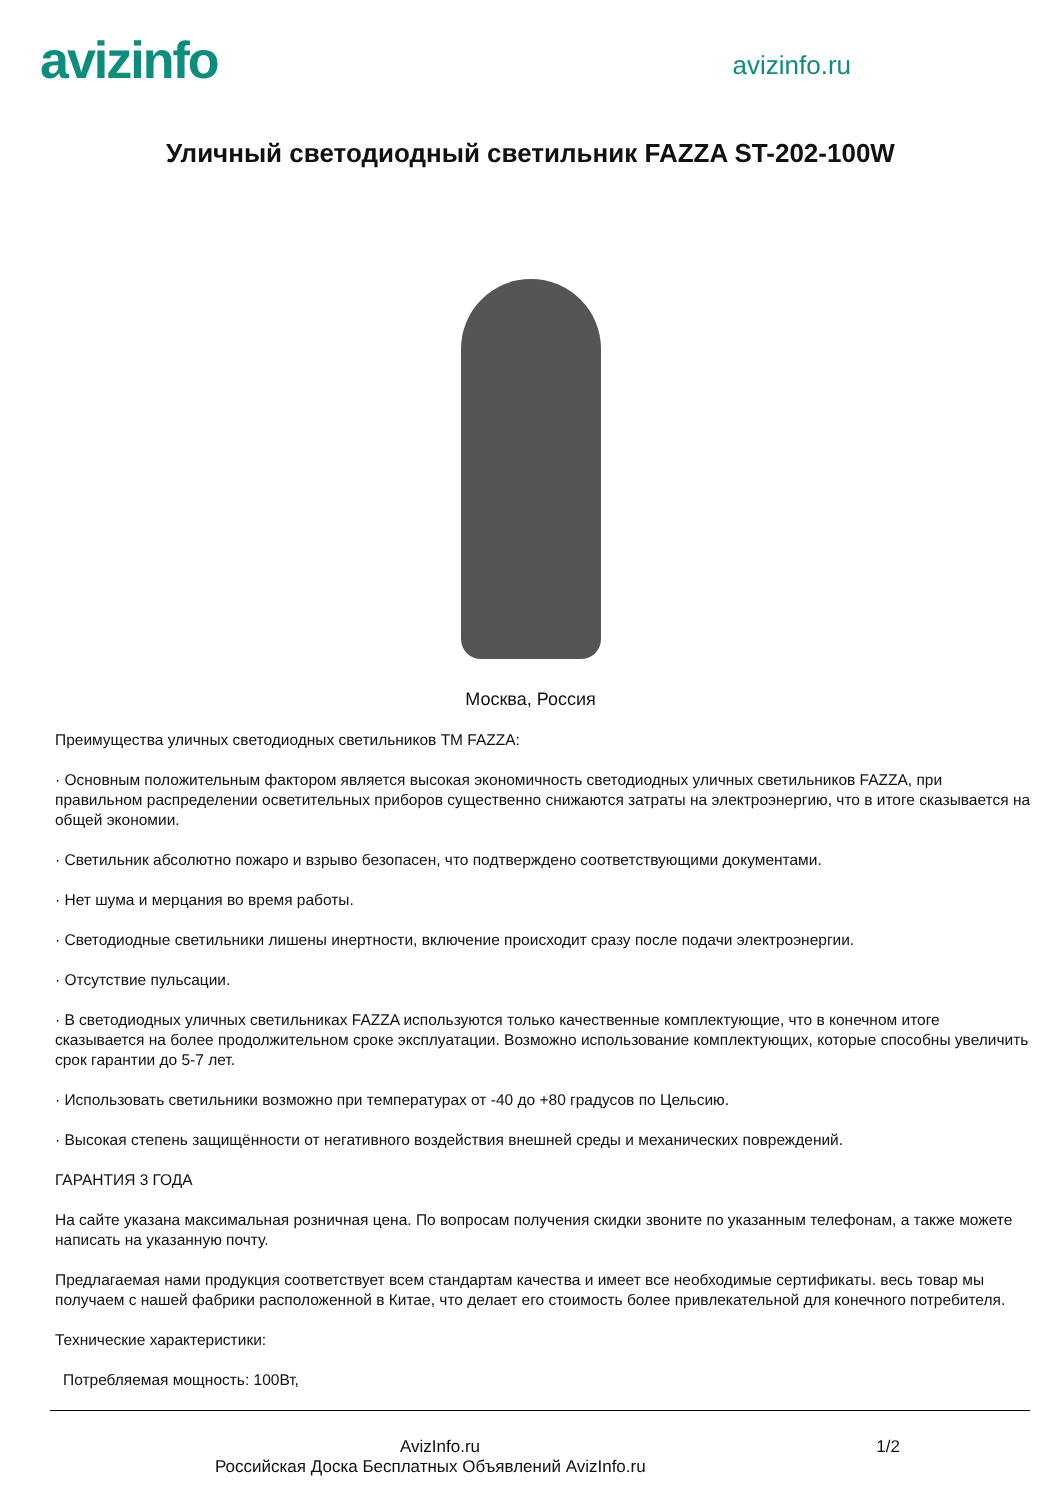avizinfo
avizinfo.ru
Уличный светодиодный светильник FAZZA ST-202-100W
Москва, Россия
Преимущества уличных светодиодных светильников ТМ FAZZA:
· Основным положительным фактором является высокая экономичность светодиодных уличных светильников FAZZA, при правильном распределении осветительных приборов существенно снижаются затраты на электроэнергию, что в итоге сказывается на общей экономии.
· Светильник абсолютно пожаро и взрыво безопасен, что подтверждено соответствующими документами.
· Нет шума и мерцания во время работы.
· Светодиодные светильники лишены инертности, включение происходит сразу после подачи электроэнергии.
· Отсутствие пульсации.
· В светодиодных уличных светильниках FAZZA используются только качественные комплектующие, что в конечном итоге сказывается на более продолжительном сроке эксплуатации. Возможно использование комплектующих, которые способны увеличить срок гарантии до 5-7 лет.
· Использовать светильники возможно при температурах от -40 до +80 градусов по Цельсию.
· Высокая степень защищённости от негативного воздействия внешней среды и механических повреждений.
ГАРАНТИЯ 3 ГОДА
На сайте указана максимальная розничная цена. По вопросам получения скидки звоните по указанным телефонам, а также можете написать на указанную почту.
Предлагаемая нами продукция соответствует всем стандартам качества и имеет все необходимые сертификаты. весь товар мы получаем с нашей фабрики расположенной в Китае, что делает его стоимость более привлекательной для конечного потребителя.
Технические характеристики:
Потребляемая мощность: 100Вт,
AvizInfo.ru 1/2
Российская Доска Бесплатных Объявлений AvizInfo.ru